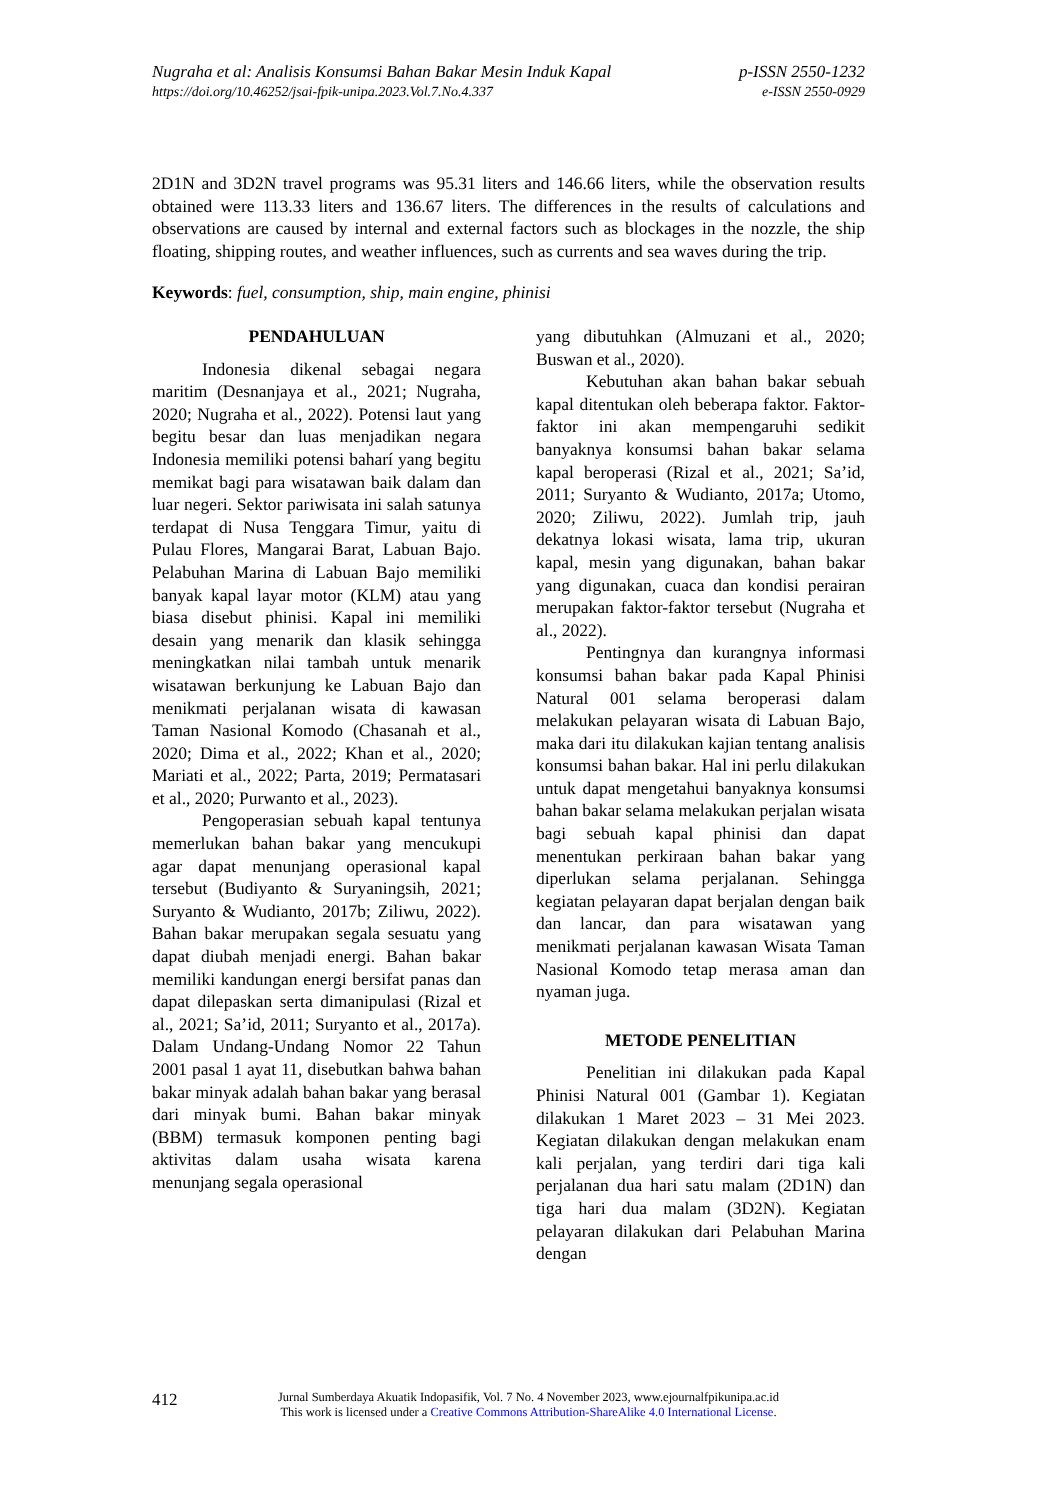Nugraha et al: Analisis Konsumsi Bahan Bakar Mesin Induk Kapal p-ISSN 2550-1232
https://doi.org/10.46252/jsai-fpik-unipa.2023.Vol.7.No.4.337 e-ISSN 2550-0929
2D1N and 3D2N travel programs was 95.31 liters and 146.66 liters, while the observation results obtained were 113.33 liters and 136.67 liters. The differences in the results of calculations and observations are caused by internal and external factors such as blockages in the nozzle, the ship floating, shipping routes, and weather influences, such as currents and sea waves during the trip.
Keywords: fuel, consumption, ship, main engine, phinisi
PENDAHULUAN
Indonesia dikenal sebagai negara maritim (Desnanjaya et al., 2021; Nugraha, 2020; Nugraha et al., 2022). Potensi laut yang begitu besar dan luas menjadikan negara Indonesia memiliki potensi baharí yang begitu memikat bagi para wisatawan baik dalam dan luar negeri. Sektor pariwisata ini salah satunya terdapat di Nusa Tenggara Timur, yaitu di Pulau Flores, Mangarai Barat, Labuan Bajo. Pelabuhan Marina di Labuan Bajo memiliki banyak kapal layar motor (KLM) atau yang biasa disebut phinisi. Kapal ini memiliki desain yang menarik dan klasik sehingga meningkatkan nilai tambah untuk menarik wisatawan berkunjung ke Labuan Bajo dan menikmati perjalanan wisata di kawasan Taman Nasional Komodo (Chasanah et al., 2020; Dima et al., 2022; Khan et al., 2020; Mariati et al., 2022; Parta, 2019; Permatasari et al., 2020; Purwanto et al., 2023).
Pengoperasian sebuah kapal tentunya memerlukan bahan bakar yang mencukupi agar dapat menunjang operasional kapal tersebut (Budiyanto & Suryaningsih, 2021; Suryanto & Wudianto, 2017b; Ziliwu, 2022). Bahan bakar merupakan segala sesuatu yang dapat diubah menjadi energi. Bahan bakar memiliki kandungan energi bersifat panas dan dapat dilepaskan serta dimanipulasi (Rizal et al., 2021; Sa’id, 2011; Suryanto et al., 2017a). Dalam Undang-Undang Nomor 22 Tahun 2001 pasal 1 ayat 11, disebutkan bahwa bahan bakar minyak adalah bahan bakar yang berasal dari minyak bumi. Bahan bakar minyak (BBM) termasuk komponen penting bagi aktivitas dalam usaha wisata karena menunjang segala operasional
yang dibutuhkan (Almuzani et al., 2020; Buswan et al., 2020).
Kebutuhan akan bahan bakar sebuah kapal ditentukan oleh beberapa faktor. Faktor-faktor ini akan mempengaruhi sedikit banyaknya konsumsi bahan bakar selama kapal beroperasi (Rizal et al., 2021; Sa’id, 2011; Suryanto & Wudianto, 2017a; Utomo, 2020; Ziliwu, 2022). Jumlah trip, jauh dekatnya lokasi wisata, lama trip, ukuran kapal, mesin yang digunakan, bahan bakar yang digunakan, cuaca dan kondisi perairan merupakan faktor-faktor tersebut (Nugraha et al., 2022).
Pentingnya dan kurangnya informasi konsumsi bahan bakar pada Kapal Phinisi Natural 001 selama beroperasi dalam melakukan pelayaran wisata di Labuan Bajo, maka dari itu dilakukan kajian tentang analisis konsumsi bahan bakar. Hal ini perlu dilakukan untuk dapat mengetahui banyaknya konsumsi bahan bakar selama melakukan perjalan wisata bagi sebuah kapal phinisi dan dapat menentukan perkiraan bahan bakar yang diperlukan selama perjalanan. Sehingga kegiatan pelayaran dapat berjalan dengan baik dan lancar, dan para wisatawan yang menikmati perjalanan kawasan Wisata Taman Nasional Komodo tetap merasa aman dan nyaman juga.
METODE PENELITIAN
Penelitian ini dilakukan pada Kapal Phinisi Natural 001 (Gambar 1). Kegiatan dilakukan 1 Maret 2023 – 31 Mei 2023. Kegiatan dilakukan dengan melakukan enam kali perjalan, yang terdiri dari tiga kali perjalanan dua hari satu malam (2D1N) dan tiga hari dua malam (3D2N). Kegiatan pelayaran dilakukan dari Pelabuhan Marina dengan
412
Jurnal Sumberdaya Akuatik Indopasifik, Vol. 7 No. 4 November 2023, www.ejournalfpikunipa.ac.id
This work is licensed under a Creative Commons Attribution-ShareAlike 4.0 International License.